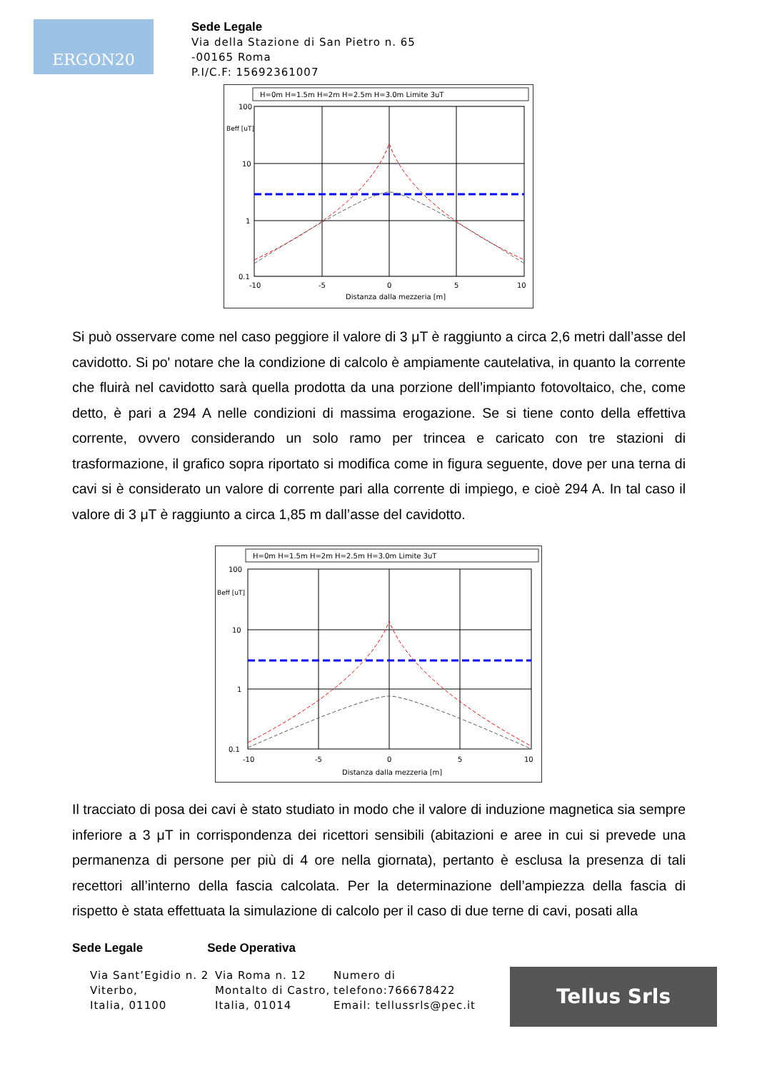ERGON20
Sede Legale
Via della Stazione di San Pietro n. 65
-00165 Roma
P.I/C.F: 15692361007
H=0m H=1.5m H=2m H=2.5m H=3.0m Limite 3uT
100
10
1
0.1
Beff [uT]
-10
-5
0
5
10
Distanza dalla mezzeria [m]
Si può osservare come nel caso peggiore il valore di 3 μT è raggiunto a circa 2,6 metri dall’asse del cavidotto. Si po' notare che la condizione di calcolo è ampiamente cautelativa, in quanto la corrente che fluirà nel cavidotto sarà quella prodotta da una porzione dell’impianto fotovoltaico, che, come detto, è pari a 294 A nelle condizioni di massima erogazione. Se si tiene conto della effettiva corrente, ovvero considerando un solo ramo per trincea e caricato con tre stazioni di trasformazione, il grafico sopra riportato si modifica come in figura seguente, dove per una terna di cavi si è considerato un valore di corrente pari alla corrente di impiego, e cioè 294 A. In tal caso il valore di 3 μT è raggiunto a circa 1,85 m dall’asse del cavidotto.
H=0m H=1.5m H=2m H=2.5m H=3.0m Limite 3uT
100
10
1
0.1
Beff [uT]
-10
-5
0
5
10
Distanza dalla mezzeria [m]
Il tracciato di posa dei cavi è stato studiato in modo che il valore di induzione magnetica sia sempre inferiore a 3 μT in corrispondenza dei ricettori sensibili (abitazioni e aree in cui si prevede una permanenza di persone per più di 4 ore nella giornata), pertanto è esclusa la presenza di tali recettori all’interno della fascia calcolata. Per la determinazione dell’ampiezza della fascia di rispetto è stata effettuata la simulazione di calcolo per il caso di due terne di cavi, posati alla
Sede Legale Sede Operativa
Via Sant’Egidio n. 2
Viterbo,
Italia, 01100
Via Roma n. 12
Montalto di Castro,
Italia, 01014
Numero di
telefono:766678422
Email: tellussrls@pec.it
Tellus Srls